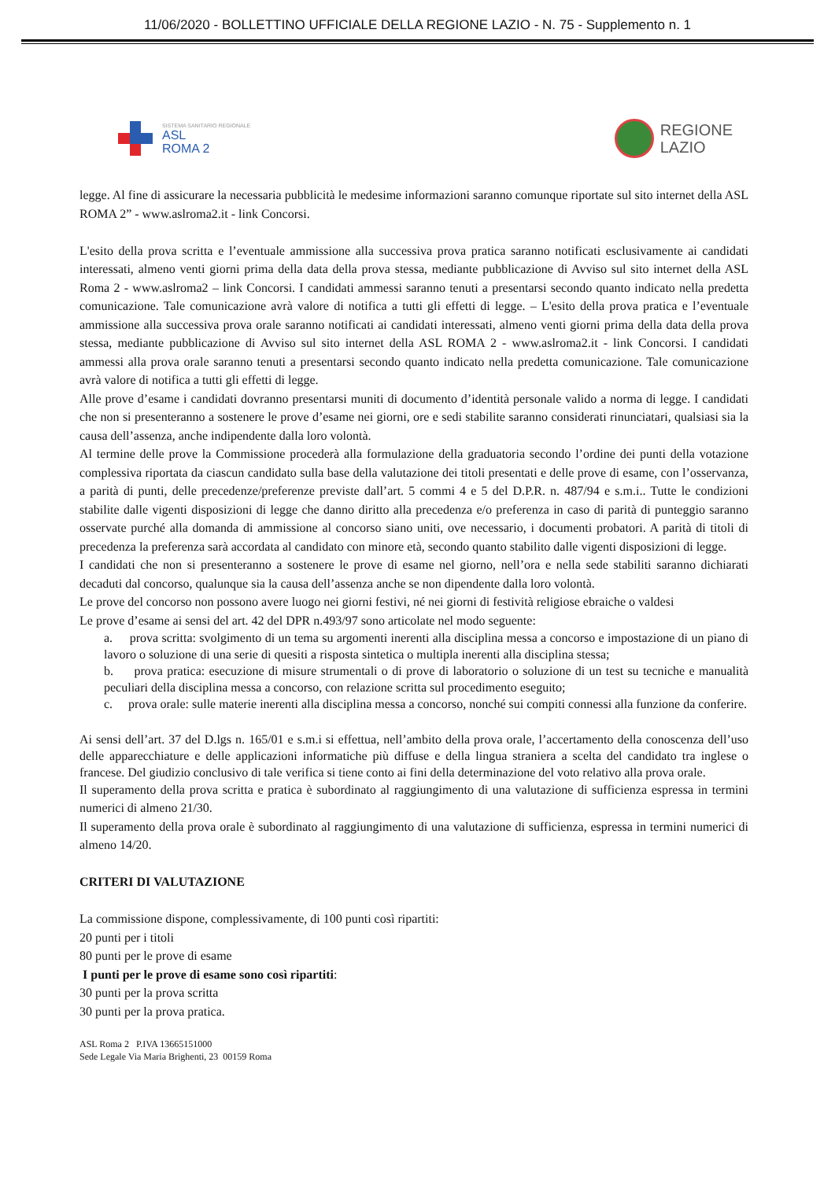11/06/2020 - BOLLETTINO UFFICIALE DELLA REGIONE LAZIO - N. 75 - Supplemento n. 1
SISTEMA SANITARIO REGIONALE
ASL
ROMA 2
REGIONE
LAZIO
legge. Al fine di assicurare la necessaria pubblicità le medesime informazioni saranno comunque riportate sul sito internet della ASL ROMA 2” - www.aslroma2.it - link Concorsi.
L'esito della prova scritta e l’eventuale ammissione alla successiva prova pratica saranno notificati esclusivamente ai candidati interessati, almeno venti giorni prima della data della prova stessa, mediante pubblicazione di Avviso sul sito internet della ASL Roma 2 - www.aslroma2 – link Concorsi. I candidati ammessi saranno tenuti a presentarsi secondo quanto indicato nella predetta comunicazione. Tale comunicazione avrà valore di notifica a tutti gli effetti di legge. – L'esito della prova pratica e l’eventuale ammissione alla successiva prova orale saranno notificati ai candidati interessati, almeno venti giorni prima della data della prova stessa, mediante pubblicazione di Avviso sul sito internet della ASL ROMA 2 - www.aslroma2.it - link Concorsi. I candidati ammessi alla prova orale saranno tenuti a presentarsi secondo quanto indicato nella predetta comunicazione. Tale comunicazione avrà valore di notifica a tutti gli effetti di legge.
Alle prove d’esame i candidati dovranno presentarsi muniti di documento d’identità personale valido a norma di legge. I candidati che non si presenteranno a sostenere le prove d’esame nei giorni, ore e sedi stabilite saranno considerati rinunciatari, qualsiasi sia la causa dell’assenza, anche indipendente dalla loro volontà.
Al termine delle prove la Commissione procederà alla formulazione della graduatoria secondo l’ordine dei punti della votazione complessiva riportata da ciascun candidato sulla base della valutazione dei titoli presentati e delle prove di esame, con l’osservanza, a parità di punti, delle precedenze/preferenze previste dall’art. 5 commi 4 e 5 del D.P.R. n. 487/94 e s.m.i.. Tutte le condizioni stabilite dalle vigenti disposizioni di legge che danno diritto alla precedenza e/o preferenza in caso di parità di punteggio saranno osservate purché alla domanda di ammissione al concorso siano uniti, ove necessario, i documenti probatori. A parità di titoli di precedenza la preferenza sarà accordata al candidato con minore età, secondo quanto stabilito dalle vigenti disposizioni di legge.
I candidati che non si presenteranno a sostenere le prove di esame nel giorno, nell’ora e nella sede stabiliti saranno dichiarati decaduti dal concorso, qualunque sia la causa dell’assenza anche se non dipendente dalla loro volontà.
Le prove del concorso non possono avere luogo nei giorni festivi, né nei giorni di festività religiose ebraiche o valdesi
Le prove d’esame ai sensi del art. 42 del DPR n.493/97 sono articolate nel modo seguente:
a. prova scritta: svolgimento di un tema su argomenti inerenti alla disciplina messa a concorso e impostazione di un piano di lavoro o soluzione di una serie di quesiti a risposta sintetica o multipla inerenti alla disciplina stessa;
b. prova pratica: esecuzione di misure strumentali o di prove di laboratorio o soluzione di un test su tecniche e manualità peculiari della disciplina messa a concorso, con relazione scritta sul procedimento eseguito;
c. prova orale: sulle materie inerenti alla disciplina messa a concorso, nonché sui compiti connessi alla funzione da conferire.
Ai sensi dell’art. 37 del D.lgs n. 165/01 e s.m.i si effettua, nell’ambito della prova orale, l’accertamento della conoscenza dell’uso delle apparecchiature e delle applicazioni informatiche più diffuse e della lingua straniera a scelta del candidato tra inglese o francese. Del giudizio conclusivo di tale verifica si tiene conto ai fini della determinazione del voto relativo alla prova orale.
Il superamento della prova scritta e pratica è subordinato al raggiungimento di una valutazione di sufficienza espressa in termini numerici di almeno 21/30.
Il superamento della prova orale è subordinato al raggiungimento di una valutazione di sufficienza, espressa in termini numerici di almeno 14/20.
CRITERI DI VALUTAZIONE
La commissione dispone, complessivamente, di 100 punti così ripartiti:
20 punti per i titoli
80 punti per le prove di esame
I punti per le prove di esame sono così ripartiti:
30 punti per la prova scritta
30 punti per la prova pratica.
ASL Roma 2 P.IVA 13665151000
Sede Legale Via Maria Brighenti, 23 00159 Roma